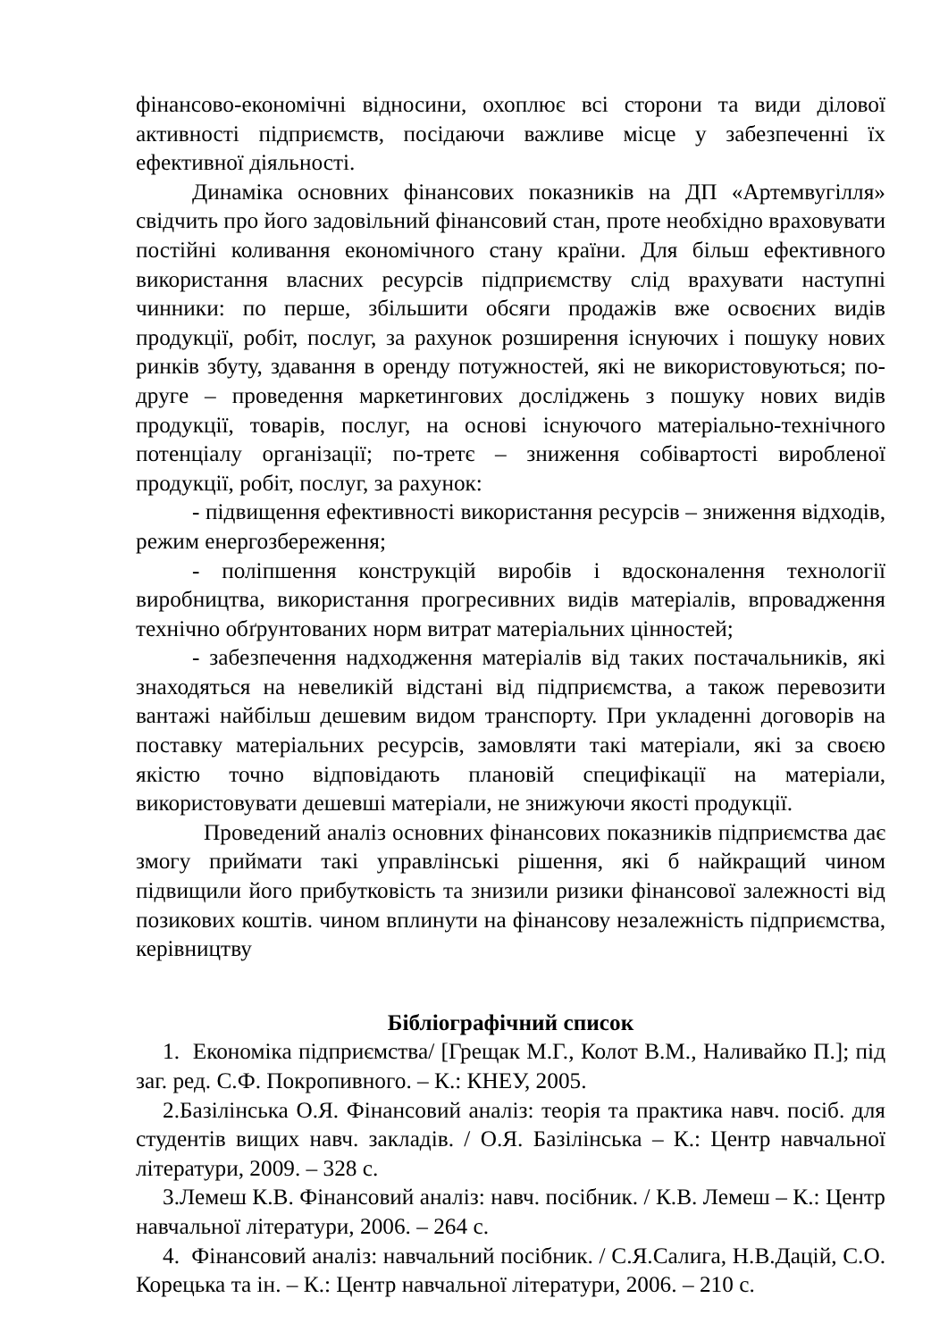фінансово-економічні відносини, охоплює всі сторони та види ділової активності підприємств, посідаючи важливе місце у забезпеченні їх ефективної діяльності.
Динаміка основних фінансових показників на ДП «Артемвугілля» свідчить про його задовільний фінансовий стан, проте необхідно враховувати постійні коливання економічного стану країни. Для більш ефективного використання власних ресурсів підприємству слід врахувати наступні чинники: по перше, збільшити обсяги продажів вже освоєних видів продукції, робіт, послуг, за рахунок розширення існуючих і пошуку нових ринків збуту, здавання в оренду потужностей, які не використовуються; по-друге – проведення маркетингових досліджень з пошуку нових видів продукції, товарів, послуг, на основі існуючого матеріально-технічного потенціалу організації; по-третє – зниження собівартості виробленої продукції, робіт, послуг, за рахунок:
- підвищення ефективності використання ресурсів – зниження відходів, режим енергозбереження;
- поліпшення конструкцій виробів і вдосконалення технології виробництва, використання прогресивних видів матеріалів, впровадження технічно обґрунтованих норм витрат матеріальних цінностей;
- забезпечення надходження матеріалів від таких постачальників, які знаходяться на невеликій відстані від підприємства, а також перевозити вантажі найбільш дешевим видом транспорту. При укладенні договорів на поставку матеріальних ресурсів, замовляти такі матеріали, які за своєю якістю точно відповідають плановій специфікації на матеріали, використовувати дешевші матеріали, не знижуючи якості продукції.
Проведений аналіз основних фінансових показників підприємства дає змогу приймати такі управлінські рішення, які б найкращий чином підвищили його прибутковість та знизили ризики фінансової залежності від позикових коштів. чином вплинути на фінансову незалежність підприємства, керівництву
Бібліографічний список
1. Економіка підприємства/ [Грещак М.Г., Колот В.М., Наливайко П.]; під заг. ред. С.Ф. Покропивного. – К.: КНЕУ, 2005.
2.Базілінська О.Я. Фінансовий аналіз: теорія та практика навч. посіб. для студентів вищих навч. закладів. / О.Я. Базілінська – К.: Центр навчальної літератури, 2009. – 328 с.
3.Лемеш К.В. Фінансовий аналіз: навч. посібник. / К.В. Лемеш – К.: Центр навчальної літератури, 2006. – 264 с.
4. Фінансовий аналіз: навчальний посібник. / С.Я.Салига, Н.В.Дацій, С.О. Корецька та ін. – К.: Центр навчальної літератури, 2006. – 210 с.